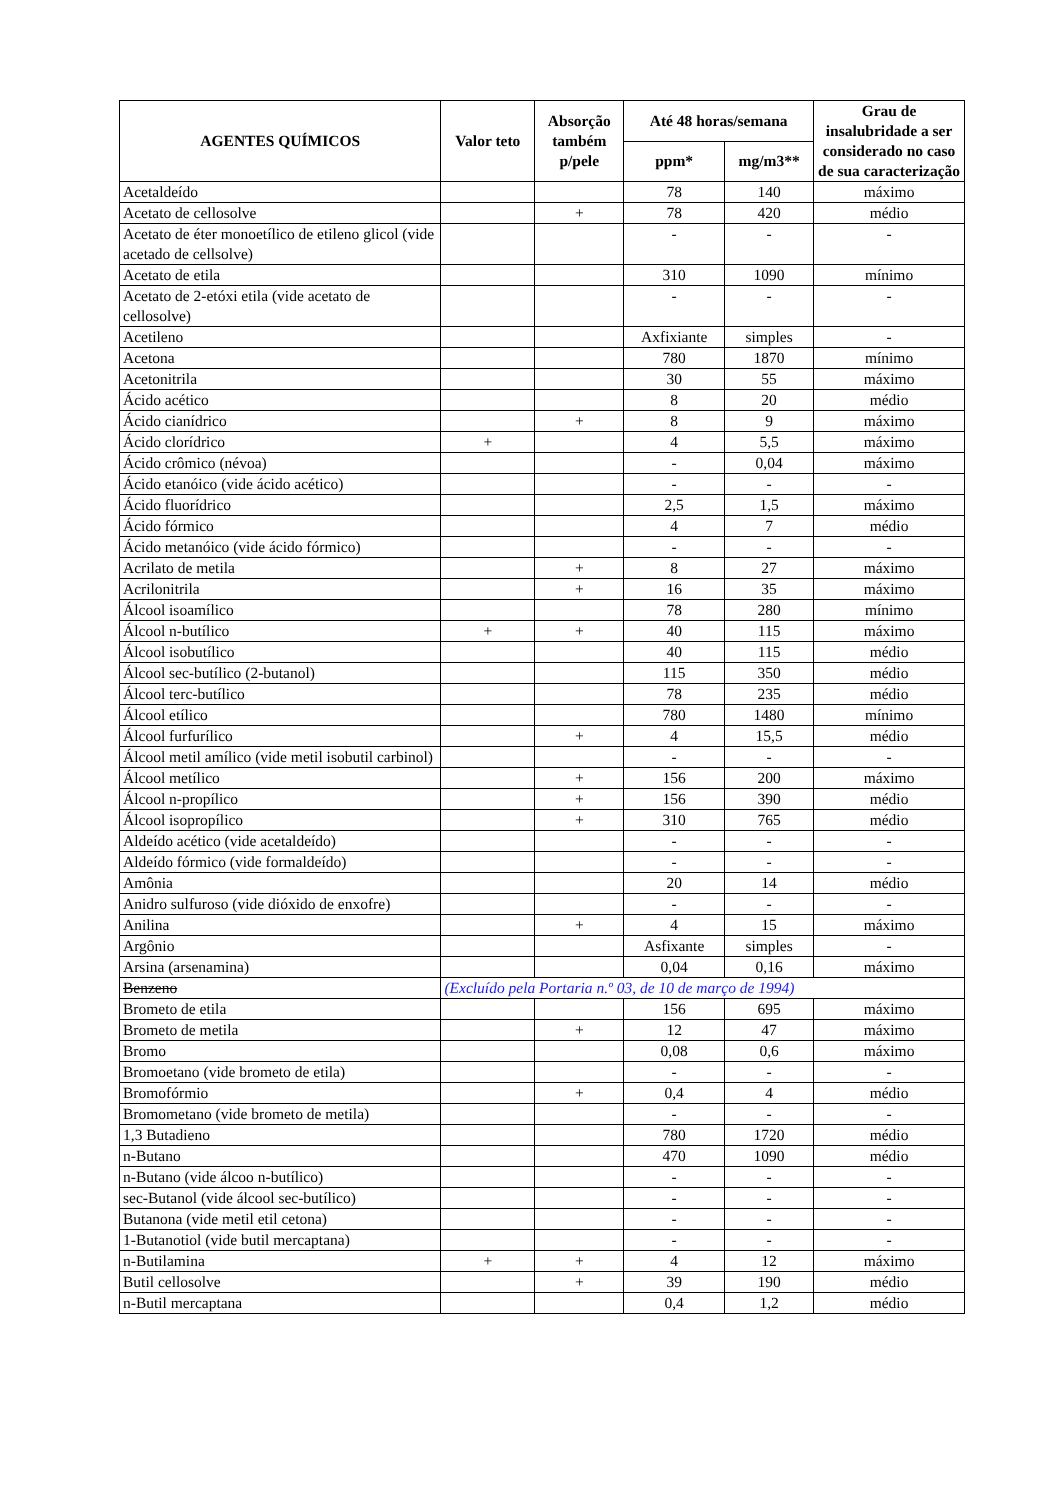| AGENTES QUÍMICOS | Valor teto | Absorção também p/pele | Até 48 horas/semana | | Grau de insalubridade a ser considerado no caso de sua caracterização |
| --- | --- | --- | --- | --- | --- |
| | | | ppm* | mg/m3** | |
| Acetaldeído | | | 78 | 140 | máximo |
| Acetato de cellosolve | | + | 78 | 420 | médio |
| Acetato de éter monoetílico de etileno glicol (vide acetado de cellsolve) | | | - | - | - |
| Acetato de etila | | | 310 | 1090 | mínimo |
| Acetato de 2-etóxi etila (vide acetato de cellosolve) | | | - | - | - |
| Acetileno | | | Axfixiante | simples | - |
| Acetona | | | 780 | 1870 | mínimo |
| Acetonitrila | | | 30 | 55 | máximo |
| Ácido acético | | | 8 | 20 | médio |
| Ácido cianídrico | | + | 8 | 9 | máximo |
| Ácido clorídrico | + | | 4 | 5,5 | máximo |
| Ácido crômico (névoa) | | | - | 0,04 | máximo |
| Ácido etanóico (vide ácido acético) | | | - | - | - |
| Ácido fluorídrico | | | 2,5 | 1,5 | máximo |
| Ácido fórmico | | | 4 | 7 | médio |
| Ácido metanóico (vide ácido fórmico) | | | - | - | - |
| Acrilato de metila | | + | 8 | 27 | máximo |
| Acrilonitrila | | + | 16 | 35 | máximo |
| Álcool isoamílico | | | 78 | 280 | mínimo |
| Álcool n-butílico | + | + | 40 | 115 | máximo |
| Álcool isobutílico | | | 40 | 115 | médio |
| Álcool sec-butílico (2-butanol) | | | 115 | 350 | médio |
| Álcool terc-butílico | | | 78 | 235 | médio |
| Álcool etílico | | | 780 | 1480 | mínimo |
| Álcool furfurílico | | + | 4 | 15,5 | médio |
| Álcool metil amílico (vide metil isobutil carbinol) | | | - | - | - |
| Álcool metílico | | + | 156 | 200 | máximo |
| Álcool n-propílico | | + | 156 | 390 | médio |
| Álcool isopropílico | | + | 310 | 765 | médio |
| Aldeído acético (vide acetaldeído) | | | - | - | - |
| Aldeído fórmico (vide formaldeído) | | | - | - | - |
| Amônia | | | 20 | 14 | médio |
| Anidro sulfuroso (vide dióxido de enxofre) | | | - | - | - |
| Anilina | | + | 4 | 15 | máximo |
| Argônio | | | Asfixante | simples | - |
| Arsina (arsenamina) | | | 0,04 | 0,16 | máximo |
| Benzeno | (Excluído pela Portaria n.º 03, de 10 de março de 1994) | | | | |
| Brometo de etila | | | 156 | 695 | máximo |
| Brometo de metila | | + | 12 | 47 | máximo |
| Bromo | | | 0,08 | 0,6 | máximo |
| Bromoetano (vide brometo de etila) | | | - | - | - |
| Bromofórmio | | + | 0,4 | 4 | médio |
| Bromometano (vide brometo de metila) | | | - | - | - |
| 1,3 Butadieno | | | 780 | 1720 | médio |
| n-Butano | | | 470 | 1090 | médio |
| n-Butano (vide álcoo n-butílico) | | | - | - | - |
| sec-Butanol (vide álcool sec-butílico) | | | - | - | - |
| Butanona (vide metil etil cetona) | | | - | - | - |
| 1-Butanotiol (vide butil mercaptana) | | | - | - | - |
| n-Butilamina | + | + | 4 | 12 | máximo |
| Butil cellosolve | | + | 39 | 190 | médio |
| n-Butil mercaptana | | | 0,4 | 1,2 | médio |